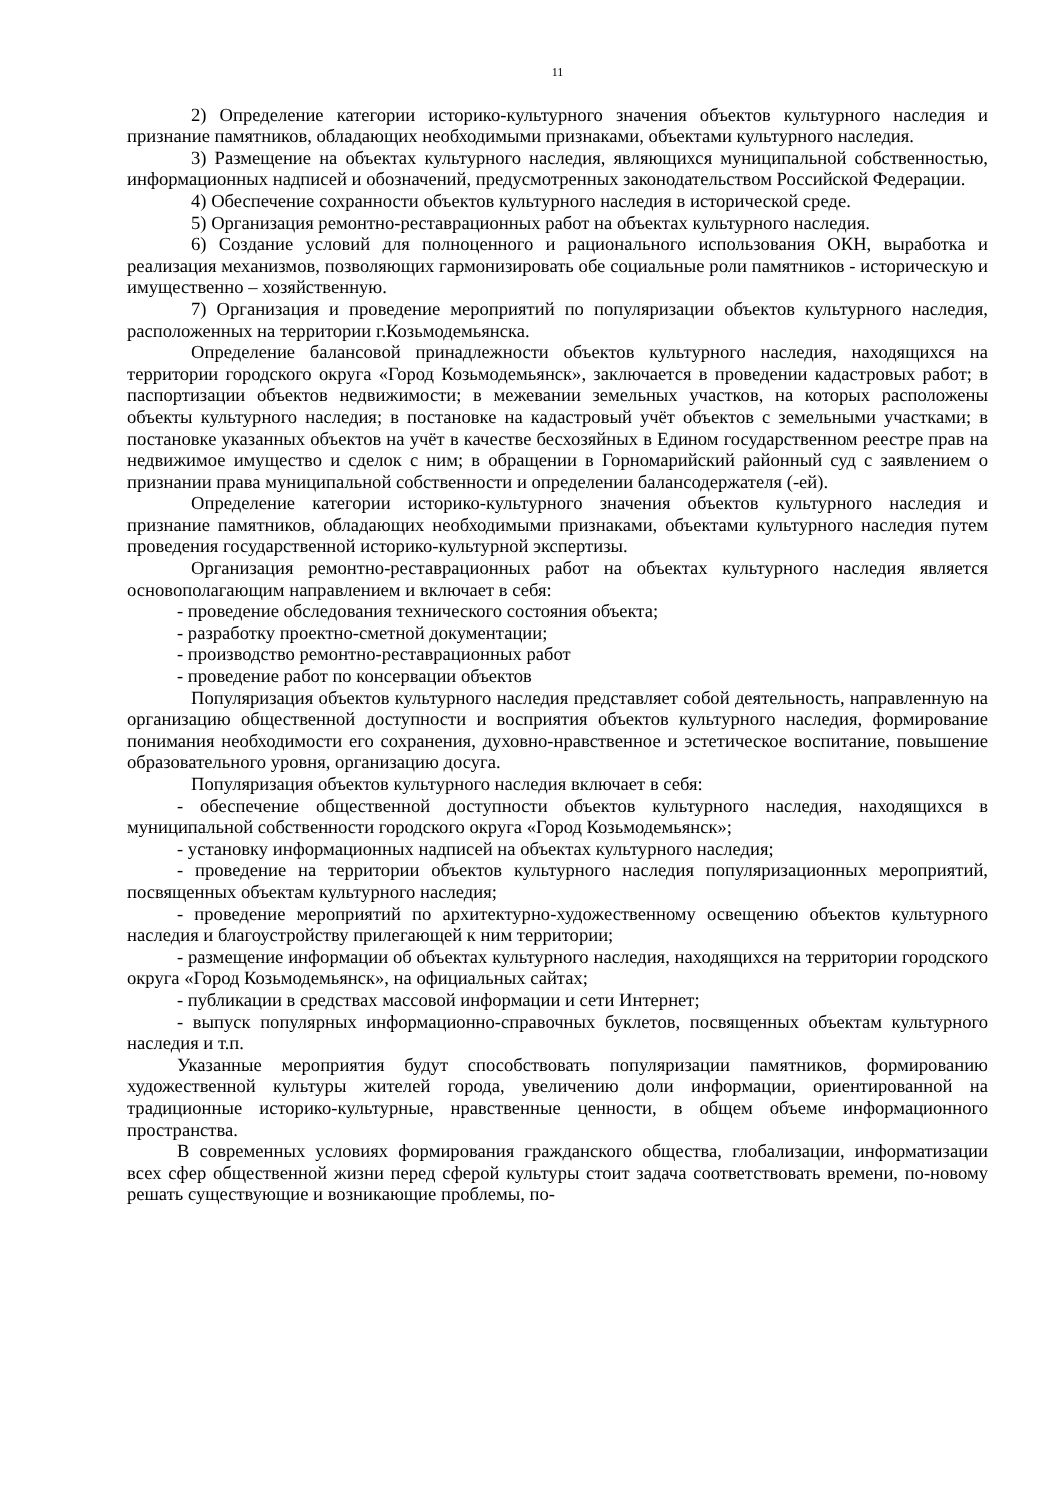11
2) Определение категории историко-культурного значения объектов культурного наследия и признание памятников, обладающих необходимыми признаками, объектами культурного наследия.
3) Размещение на объектах культурного наследия, являющихся муниципальной собственностью, информационных надписей и обозначений, предусмотренных законодательством Российской Федерации.
4) Обеспечение сохранности объектов культурного наследия в исторической среде.
5) Организация ремонтно-реставрационных работ на объектах культурного наследия.
6) Создание условий для полноценного и рационального использования ОКН, выработка и реализация механизмов, позволяющих гармонизировать обе социальные роли памятников - историческую и имущественно – хозяйственную.
7) Организация и проведение мероприятий по популяризации объектов культурного наследия, расположенных на территории г.Козьмодемьянска.
Определение балансовой принадлежности объектов культурного наследия, находящихся на территории городского округа «Город Козьмодемьянск», заключается в проведении кадастровых работ; в паспортизации объектов недвижимости; в межевании земельных участков, на которых расположены объекты культурного наследия; в постановке на кадастровый учёт объектов с земельными участками; в постановке указанных объектов на учёт в качестве бесхозяйных в Едином государственном реестре прав на недвижимое имущество и сделок с ним; в обращении в Горномарийский районный суд с заявлением о признании права муниципальной собственности и определении балансодержателя (-ей).
Определение категории историко-культурного значения объектов культурного наследия и признание памятников, обладающих необходимыми признаками, объектами культурного наследия путем проведения государственной историко-культурной экспертизы.
Организация ремонтно-реставрационных работ на объектах культурного наследия является основополагающим направлением и включает в себя:
- проведение обследования технического состояния объекта;
- разработку проектно-сметной документации;
- производство ремонтно-реставрационных работ
- проведение работ по консервации объектов
Популяризация объектов культурного наследия представляет собой деятельность, направленную на организацию общественной доступности и восприятия объектов культурного наследия, формирование понимания необходимости его сохранения, духовно-нравственное и эстетическое воспитание, повышение образовательного уровня, организацию досуга.
Популяризация объектов культурного наследия включает в себя:
- обеспечение общественной доступности объектов культурного наследия, находящихся в муниципальной собственности городского округа «Город Козьмодемьянск»;
- установку информационных надписей на объектах культурного наследия;
- проведение на территории объектов культурного наследия популяризационных мероприятий, посвященных объектам культурного наследия;
- проведение мероприятий по архитектурно-художественному освещению объектов культурного наследия и благоустройству прилегающей к ним территории;
- размещение информации об объектах культурного наследия, находящихся на территории городского округа «Город Козьмодемьянск», на официальных сайтах;
- публикации в средствах массовой информации и сети Интернет;
- выпуск популярных информационно-справочных буклетов, посвященных объектам культурного наследия и т.п.
Указанные мероприятия будут способствовать популяризации памятников, формированию художественной культуры жителей города, увеличению доли информации, ориентированной на традиционные историко-культурные, нравственные ценности, в общем объеме информационного пространства.
В современных условиях формирования гражданского общества, глобализации, информатизации всех сфер общественной жизни перед сферой культуры стоит задача соответствовать времени, по-новому решать существующие и возникающие проблемы, по-